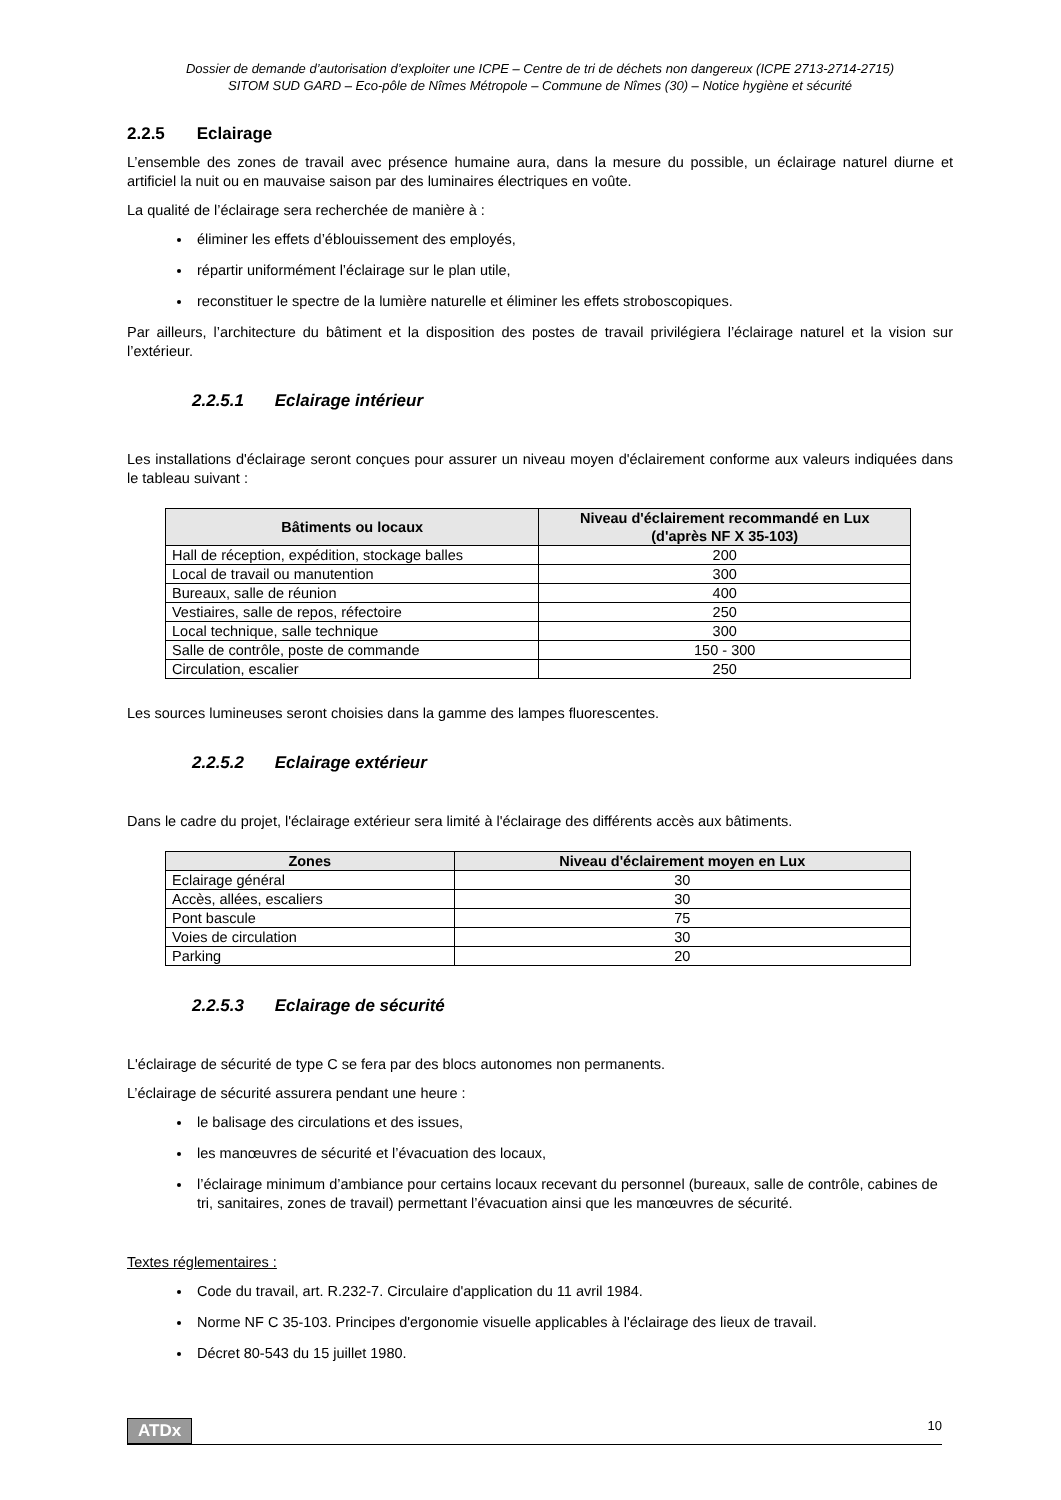Dossier de demande d’autorisation d’exploiter une ICPE – Centre de tri de déchets non dangereux (ICPE 2713-2714-2715)
SITOM SUD GARD – Eco-pôle de Nîmes Métropole – Commune de Nîmes (30) – Notice hygiène et sécurité
2.2.5 Eclairage
L’ensemble des zones de travail avec présence humaine aura, dans la mesure du possible, un éclairage naturel diurne et artificiel la nuit ou en mauvaise saison par des luminaires électriques en voûte.
La qualité de l’éclairage sera recherchée de manière à :
éliminer les effets d’éblouissement des employés,
répartir uniformément l’éclairage sur le plan utile,
reconstituer le spectre de la lumière naturelle et éliminer les effets stroboscopiques.
Par ailleurs, l’architecture du bâtiment et la disposition des postes de travail privilégiera l’éclairage naturel et la vision sur l’extérieur.
2.2.5.1 Eclairage intérieur
Les installations d'éclairage seront conçues pour assurer un niveau moyen d'éclairement conforme aux valeurs indiquées dans le tableau suivant :
| Bâtiments ou locaux | Niveau d'éclairement recommandé en Lux (d'après NF X 35-103) |
| --- | --- |
| Hall de réception, expédition, stockage balles | 200 |
| Local de travail ou manutention | 300 |
| Bureaux, salle de réunion | 400 |
| Vestiaires, salle de repos, réfectoire | 250 |
| Local technique, salle technique | 300 |
| Salle de contrôle, poste de commande | 150 - 300 |
| Circulation, escalier | 250 |
Les sources lumineuses seront choisies dans la gamme des lampes fluorescentes.
2.2.5.2 Eclairage extérieur
Dans le cadre du projet, l'éclairage extérieur sera limité à l'éclairage des différents accès aux bâtiments.
| Zones | Niveau d'éclairement moyen en Lux |
| --- | --- |
| Eclairage général | 30 |
| Accès, allées, escaliers | 30 |
| Pont bascule | 75 |
| Voies de circulation | 30 |
| Parking | 20 |
2.2.5.3 Eclairage de sécurité
L'éclairage de sécurité de type C se fera par des blocs autonomes non permanents.
L’éclairage de sécurité assurera pendant une heure :
le balisage des circulations et des issues,
les manœuvres de sécurité et l’évacuation des locaux,
l’éclairage minimum d’ambiance pour certains locaux recevant du personnel (bureaux, salle de contrôle, cabines de tri, sanitaires, zones de travail) permettant l’évacuation ainsi que les manœuvres de sécurité.
Textes réglementaires :
Code du travail, art. R.232-7. Circulaire d'application du 11 avril 1984.
Norme NF C 35-103. Principes d'ergonomie visuelle applicables à l'éclairage des lieux de travail.
Décret 80-543 du 15 juillet 1980.
ATDx 10